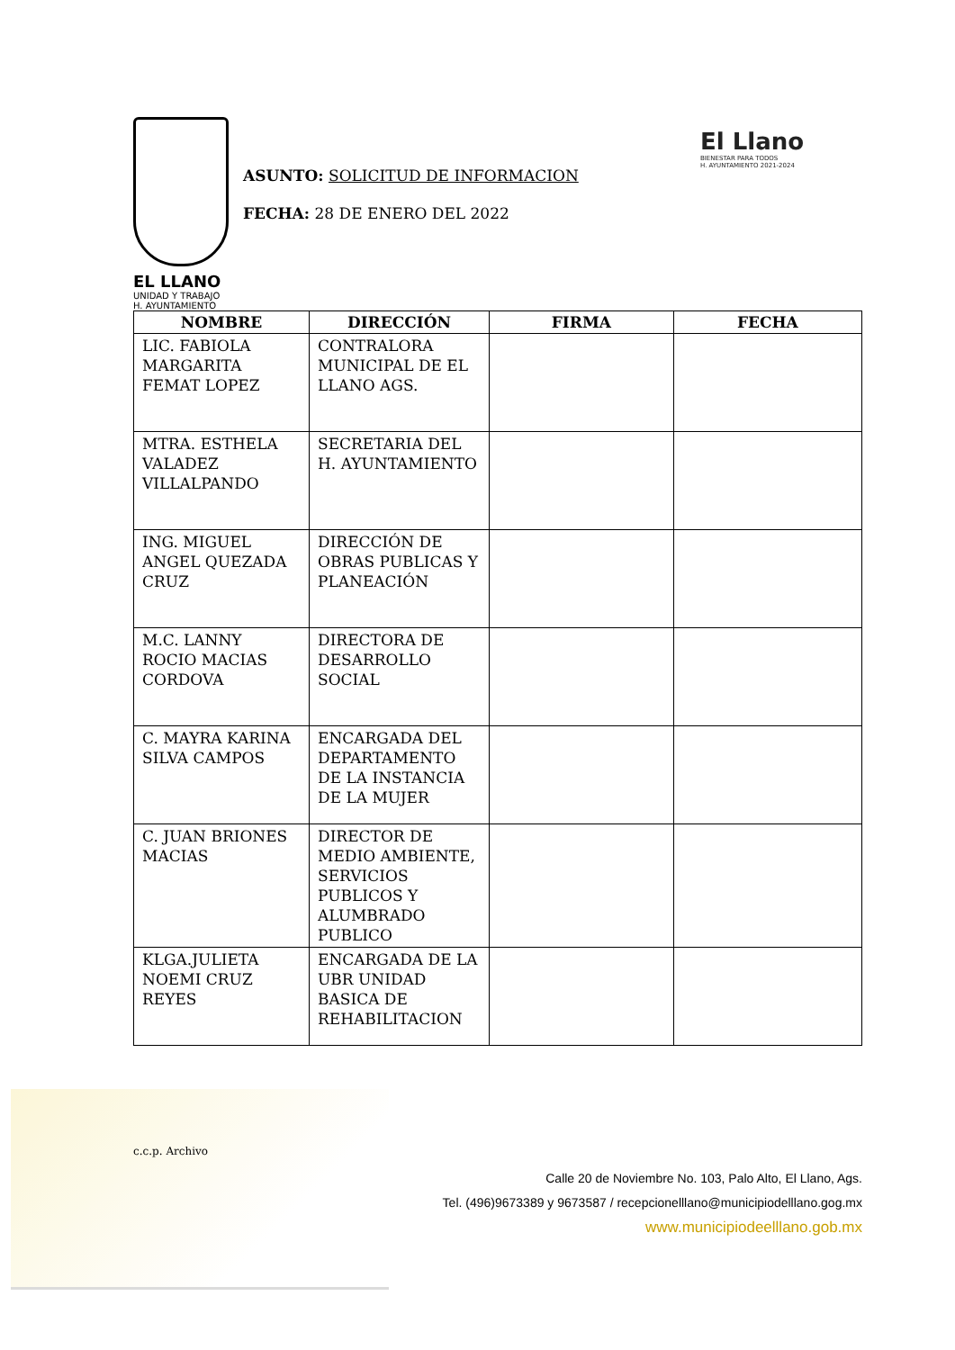EL LLANO
UNIDAD Y TRABAJO
H. AYUNTAMIENTO
ASUNTO: SOLICITUD DE INFORMACION
FECHA: 28 DE ENERO DEL 2022
El Llano
BIENESTAR PARA TODOS
H. AYUNTAMIENTO 2021-2024
| NOMBRE | DIRECCIÓN | FIRMA | FECHA |
| --- | --- | --- | --- |
| LIC. FABIOLA MARGARITA FEMAT LOPEZ | CONTRALORA MUNICIPAL DE EL LLANO AGS. | | |
| MTRA. ESTHELA VALADEZ VILLALPANDO | SECRETARIA DEL H. AYUNTAMIENTO | | |
| ING. MIGUEL ANGEL QUEZADA CRUZ | DIRECCIÓN DE OBRAS PUBLICAS Y PLANEACIÓN | | |
| M.C. LANNY ROCIO MACIAS CORDOVA | DIRECTORA DE DESARROLLO SOCIAL | | |
| C. MAYRA KARINA SILVA CAMPOS | ENCARGADA DEL DEPARTAMENTO DE LA INSTANCIA DE LA MUJER | | |
| C. JUAN BRIONES MACIAS | DIRECTOR DE MEDIO AMBIENTE, SERVICIOS PUBLICOS Y ALUMBRADO PUBLICO | | |
| KLGA.JULIETA NOEMI CRUZ REYES | ENCARGADA DE LA UBR UNIDAD BASICA DE REHABILITACION | | |
c.c.p. Archivo
Calle 20 de Noviembre No. 103, Palo Alto, El Llano, Ags.
Tel. (496)9673389 y 9673587 / recepcionelllano@municipiodelllano.gog.mx
www.municipiodeelllano.gob.mx